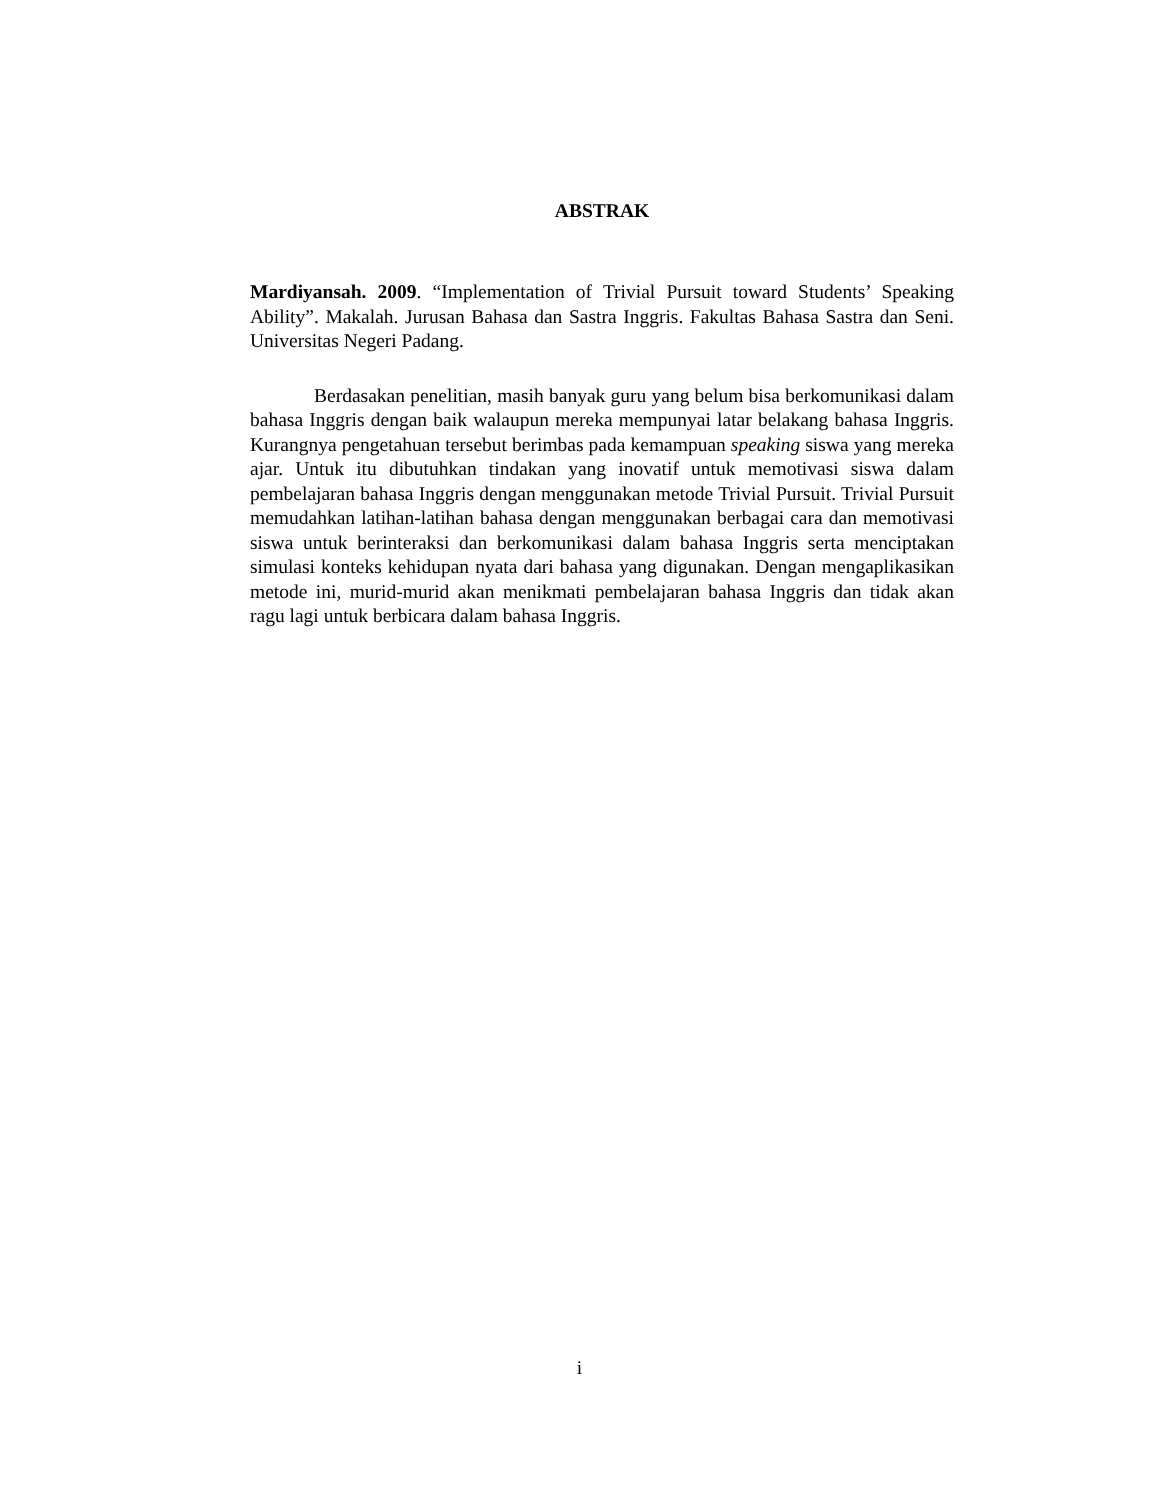ABSTRAK
Mardiyansah. 2009. “Implementation of Trivial Pursuit toward Students’ Speaking Ability”. Makalah. Jurusan Bahasa dan Sastra Inggris. Fakultas Bahasa Sastra dan Seni. Universitas Negeri Padang.
Berdasakan penelitian, masih banyak guru yang belum bisa berkomunikasi dalam bahasa Inggris dengan baik walaupun mereka mempunyai latar belakang bahasa Inggris. Kurangnya pengetahuan tersebut berimbas pada kemampuan speaking siswa yang mereka ajar. Untuk itu dibutuhkan tindakan yang inovatif untuk memotivasi siswa dalam pembelajaran bahasa Inggris dengan menggunakan metode Trivial Pursuit. Trivial Pursuit memudahkan latihan-latihan bahasa dengan menggunakan berbagai cara dan memotivasi siswa untuk berinteraksi dan berkomunikasi dalam bahasa Inggris serta menciptakan simulasi konteks kehidupan nyata dari bahasa yang digunakan. Dengan mengaplikasikan metode ini, murid-murid akan menikmati pembelajaran bahasa Inggris dan tidak akan ragu lagi untuk berbicara dalam bahasa Inggris.
i